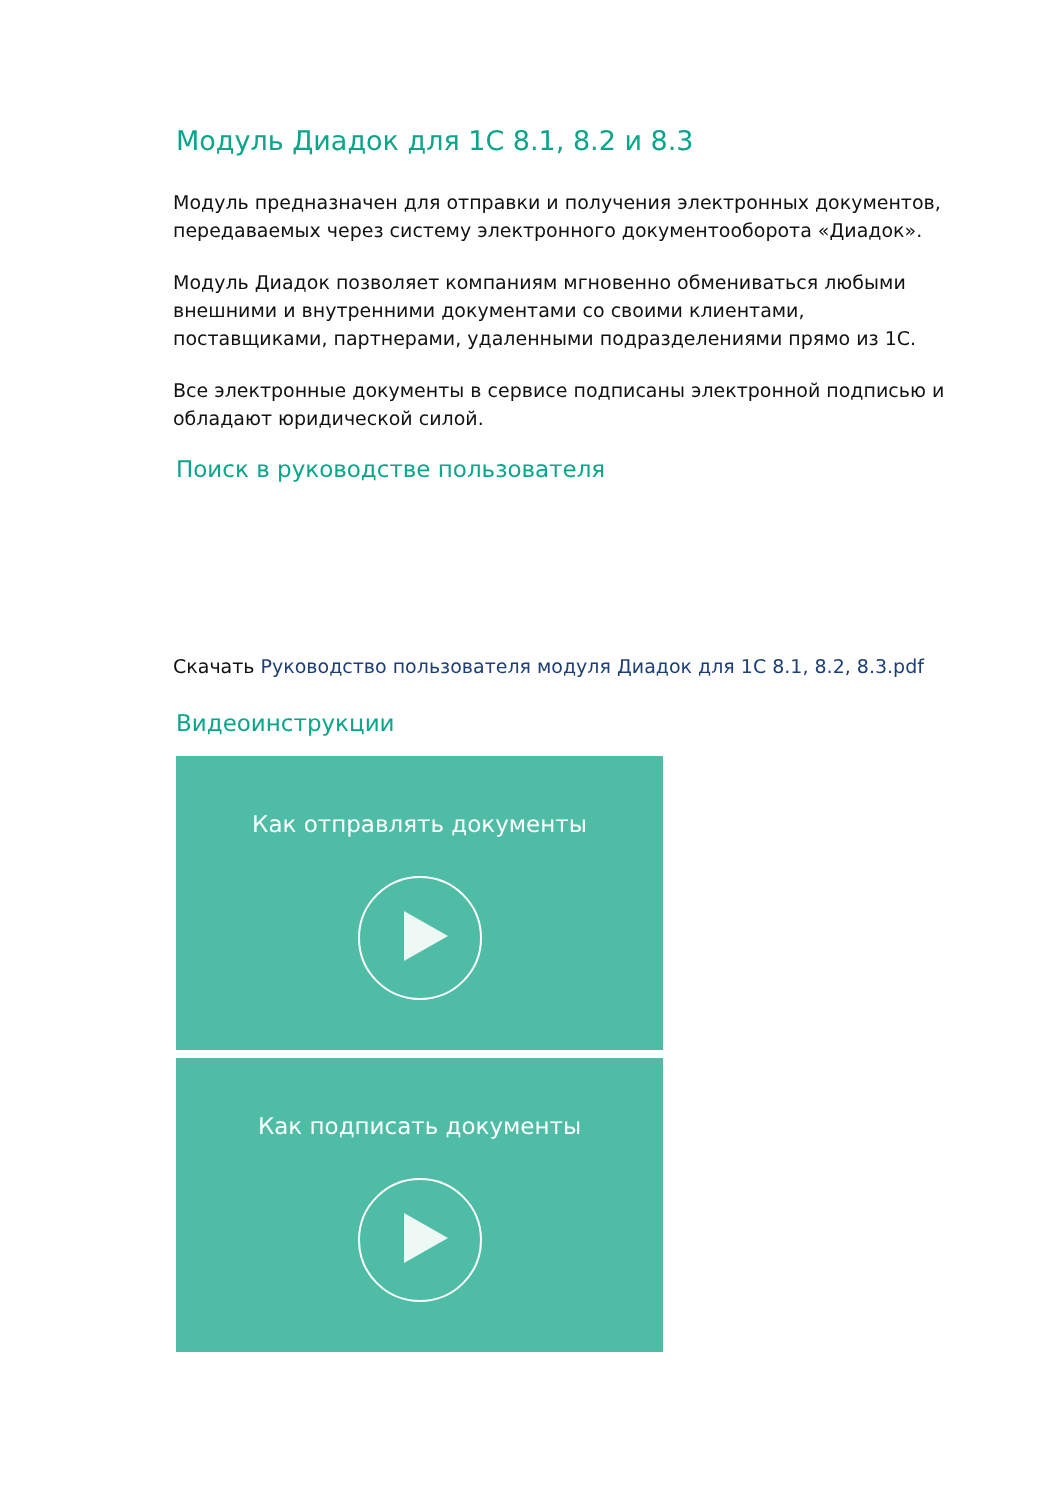Модуль Диадок для 1С 8.1, 8.2 и 8.3
Модуль предназначен для отправки и получения электронных документов, передаваемых через систему электронного документооборота «Диадок».
Модуль Диадок позволяет компаниям мгновенно обмениваться любыми внешними и внутренними документами со своими клиентами, поставщиками, партнерами, удаленными подразделениями прямо из 1С.
Все электронные документы в сервисе подписаны электронной подписью и обладают юридической силой.
Поиск в руководстве пользователя
Скачать Руководство пользователя модуля Диадок для 1С 8.1, 8.2, 8.3.pdf
Видеоинструкции
Как отправлять документы
Как подписать документы